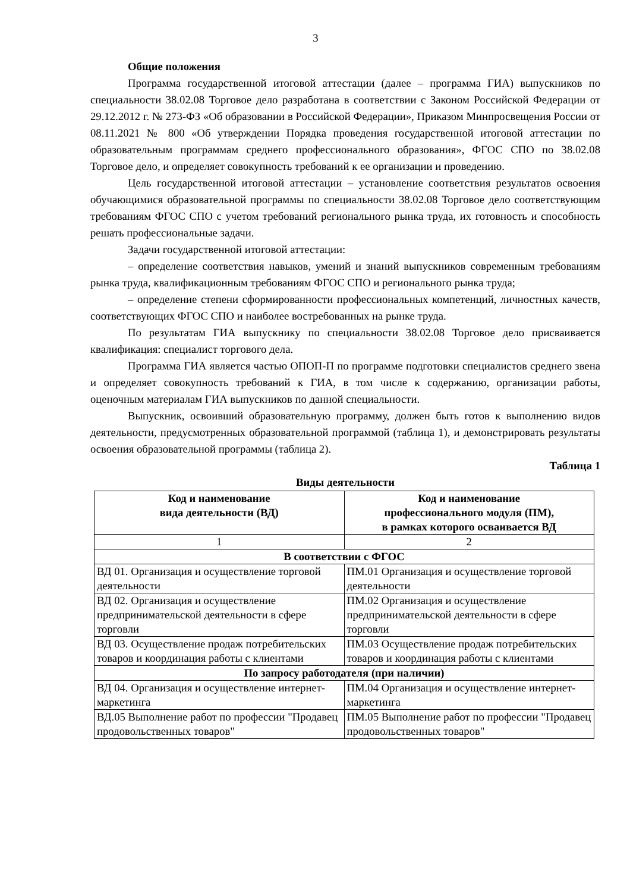3
Общие положения
Программа государственной итоговой аттестации (далее – программа ГИА) выпускников по специальности 38.02.08 Торговое дело разработана в соответствии с Законом Российской Федерации от 29.12.2012 г. № 273-ФЗ «Об образовании в Российской Федерации», Приказом Минпросвещения России от 08.11.2021 № 800 «Об утверждении Порядка проведения государственной итоговой аттестации по образовательным программам среднего профессионального образования», ФГОС СПО по 38.02.08 Торговое дело, и определяет совокупность требований к ее организации и проведению.
Цель государственной итоговой аттестации – установление соответствия результатов освоения обучающимися образовательной программы по специальности 38.02.08 Торговое дело соответствующим требованиям ФГОС СПО с учетом требований регионального рынка труда, их готовность и способность решать профессиональные задачи.
Задачи государственной итоговой аттестации:
– определение соответствия навыков, умений и знаний выпускников современным требованиям рынка труда, квалификационным требованиям ФГОС СПО и регионального рынка труда;
– определение степени сформированности профессиональных компетенций, личностных качеств, соответствующих ФГОС СПО и наиболее востребованных на рынке труда.
По результатам ГИА выпускнику по специальности 38.02.08 Торговое дело присваивается квалификация: специалист торгового дела.
Программа ГИА является частью ОПОП-П по программе подготовки специалистов среднего звена и определяет совокупность требований к ГИА, в том числе к содержанию, организации работы, оценочным материалам ГИА выпускников по данной специальности.
Выпускник, освоивший образовательную программу, должен быть готов к выполнению видов деятельности, предусмотренных образовательной программой (таблица 1), и демонстрировать результаты освоения образовательной программы (таблица 2).
Таблица 1
Виды деятельности
| Код и наименование вида деятельности (ВД) | Код и наименование профессионального модуля (ПМ), в рамках которого осваивается ВД |
| --- | --- |
| 1 | 2 |
| В соответствии с ФГОС | |
| ВД 01. Организация и осуществление торговой деятельности | ПМ.01 Организация и осуществление торговой деятельности |
| ВД 02. Организация и осуществление предпринимательской деятельности в сфере торговли | ПМ.02 Организация и осуществление предпринимательской деятельности в сфере торговли |
| ВД 03. Осуществление продаж потребительских товаров и координация работы с клиентами | ПМ.03 Осуществление продаж потребительских товаров и координация работы с клиентами |
| По запросу работодателя (при наличии) | |
| ВД 04. Организация и осуществление интернет-маркетинга | ПМ.04 Организация и осуществление интернет-маркетинга |
| ВД.05 Выполнение работ по профессии "Продавец продовольственных товаров" | ПМ.05 Выполнение работ по профессии "Продавец продовольственных товаров" |